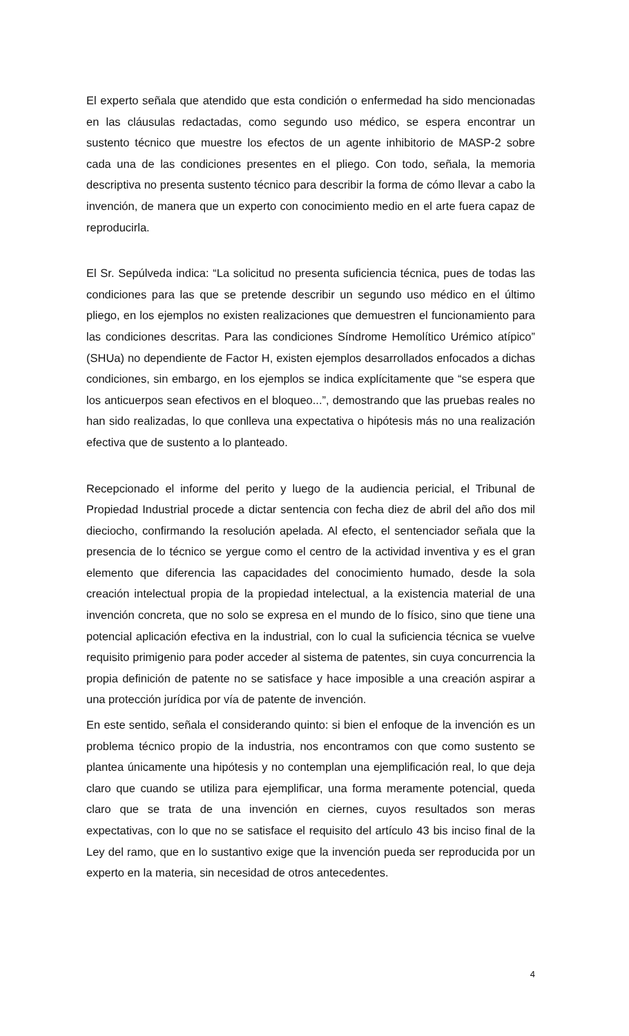El experto señala que atendido que esta condición o enfermedad ha sido mencionadas en las cláusulas redactadas, como segundo uso médico, se espera encontrar un sustento técnico que muestre los efectos de un agente inhibitorio de MASP-2 sobre cada una de las condiciones presentes en el pliego. Con todo, señala, la memoria descriptiva no presenta sustento técnico para describir la forma de cómo llevar a cabo la invención, de manera que un experto con conocimiento medio en el arte fuera capaz de reproducirla.
El Sr. Sepúlveda indica: “La solicitud no presenta suficiencia técnica, pues de todas las condiciones para las que se pretende describir un segundo uso médico en el último pliego, en los ejemplos no existen realizaciones que demuestren el funcionamiento para las condiciones descritas. Para las condiciones Síndrome Hemolítico Urémico atípico” (SHUa) no dependiente de Factor H, existen ejemplos desarrollados enfocados a dichas condiciones, sin embargo, en los ejemplos se indica explícitamente que “se espera que los anticuerpos sean efectivos en el bloqueo...”, demostrando que las pruebas reales no han sido realizadas, lo que conlleva una expectativa o hipótesis más no una realización efectiva que de sustento a lo planteado.
Recepcionado el informe del perito y luego de la audiencia pericial, el Tribunal de Propiedad Industrial procede a dictar sentencia con fecha diez de abril del año dos mil dieciocho, confirmando la resolución apelada. Al efecto, el sentenciador señala que la presencia de lo técnico se yergue como el centro de la actividad inventiva y es el gran elemento que diferencia las capacidades del conocimiento humado, desde la sola creación intelectual propia de la propiedad intelectual, a la existencia material de una invención concreta, que no solo se expresa en el mundo de lo físico, sino que tiene una potencial aplicación efectiva en la industrial, con lo cual la suficiencia técnica se vuelve requisito primigenio para poder acceder al sistema de patentes, sin cuya concurrencia la propia definición de patente no se satisface y hace imposible a una creación aspirar a una protección jurídica por vía de patente de invención.
En este sentido, señala el considerando quinto: si bien el enfoque de la invención es un problema técnico propio de la industria, nos encontramos con que como sustento se plantea únicamente una hipótesis y no contemplan una ejemplificación real, lo que deja claro que cuando se utiliza para ejemplificar, una forma meramente potencial, queda claro que se trata de una invención en ciernes, cuyos resultados son meras expectativas, con lo que no se satisface el requisito del artículo 43 bis inciso final de la Ley del ramo, que en lo sustantivo exige que la invención pueda ser reproducida por un experto en la materia, sin necesidad de otros antecedentes.
4